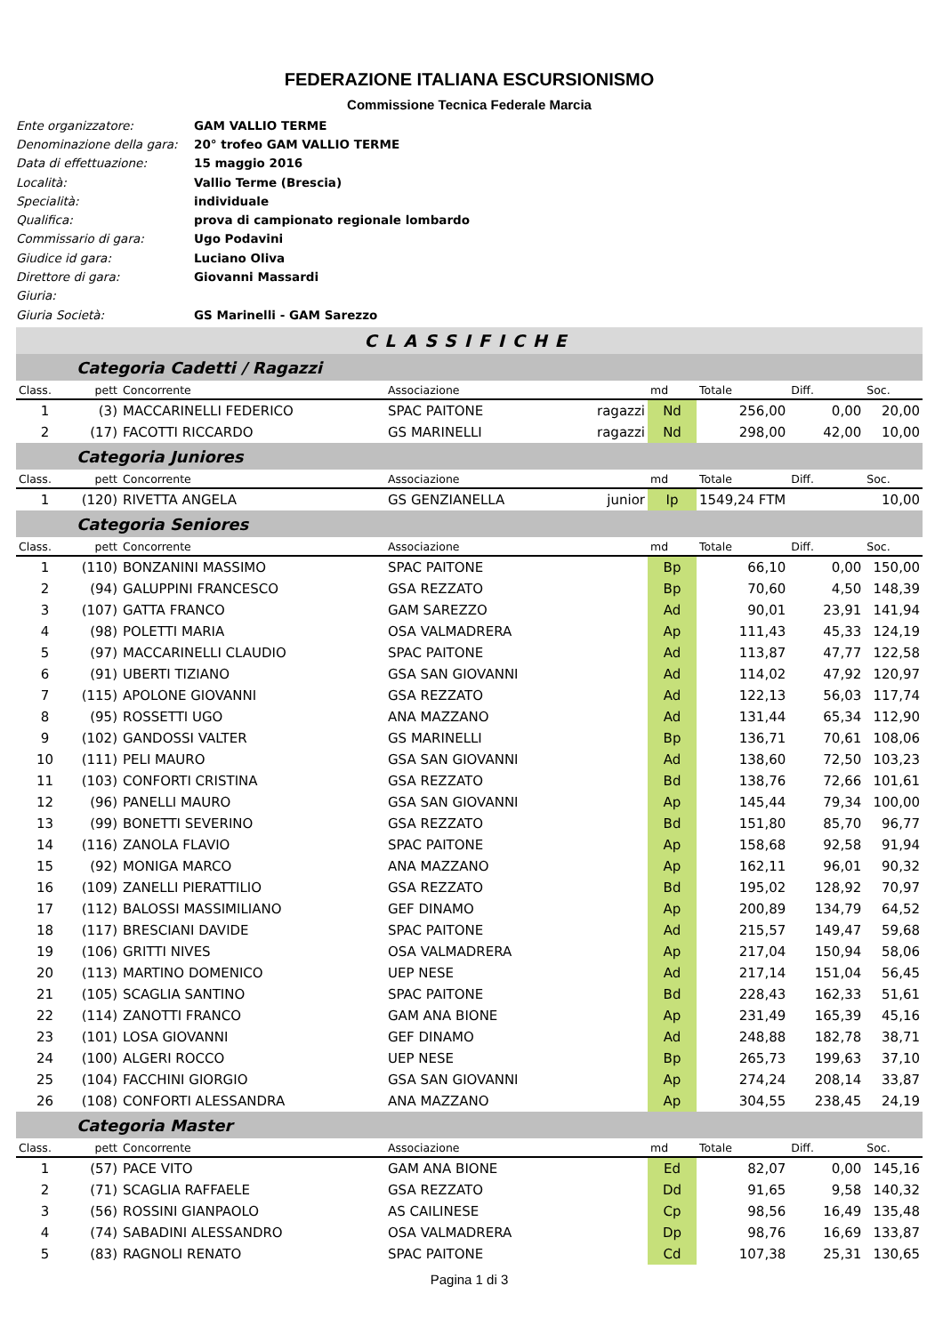FEDERAZIONE ITALIANA ESCURSIONISMO
Commissione Tecnica Federale Marcia
Ente organizzatore: GAM VALLIO TERME
Denominazione della gara: 20° trofeo GAM VALLIO TERME
Data di effettuazione: 15 maggio 2016
Località: Vallio Terme (Brescia)
Specialità: individuale
Qualifica: prova di campionato regionale lombardo
Commissario di gara: Ugo Podavini
Giudice id gara: Luciano Oliva
Direttore di gara: Giovanni Massardi
Giuria:
Giuria Società: GS Marinelli - GAM Sarezzo
CLASSIFICHE
| | Categoria Cadetti / Ragazzi | | | | | | | |
| Class. | pett | Concorrente | Associazione | | md | Totale | Diff. | Soc. |
| 1 | (3) | MACCARINELLI FEDERICO | SPAC PAITONE | ragazzi | Nd | 256,00 | 0,00 | 20,00 |
| 2 | (17) | FACOTTI RICCARDO | GS MARINELLI | ragazzi | Nd | 298,00 | 42,00 | 10,00 |
| | Categoria Juniores | | | | | | | |
| Class. | pett | Concorrente | Associazione | | md | Totale | Diff. | Soc. |
| 1 | (120) | RIVETTA ANGELA | GS GENZIANELLA | junior | Ip | 1549,24 FTM | | 10,00 |
| | Categoria Seniores | | | | | | | |
| Class. | pett | Concorrente | Associazione | | md | Totale | Diff. | Soc. |
| 1 | (110) | BONZANINI MASSIMO | SPAC PAITONE | | Bp | 66,10 | 0,00 | 150,00 |
| 2 | (94) | GALUPPINI FRANCESCO | GSA REZZATO | | Bp | 70,60 | 4,50 | 148,39 |
| 3 | (107) | GATTA FRANCO | GAM SAREZZO | | Ad | 90,01 | 23,91 | 141,94 |
| 4 | (98) | POLETTI MARIA | OSA VALMADRERA | | Ap | 111,43 | 45,33 | 124,19 |
| 5 | (97) | MACCARINELLI CLAUDIO | SPAC PAITONE | | Ad | 113,87 | 47,77 | 122,58 |
| 6 | (91) | UBERTI TIZIANO | GSA SAN GIOVANNI | | Ad | 114,02 | 47,92 | 120,97 |
| 7 | (115) | APOLONE GIOVANNI | GSA REZZATO | | Ad | 122,13 | 56,03 | 117,74 |
| 8 | (95) | ROSSETTI UGO | ANA MAZZANO | | Ad | 131,44 | 65,34 | 112,90 |
| 9 | (102) | GANDOSSI VALTER | GS MARINELLI | | Bp | 136,71 | 70,61 | 108,06 |
| 10 | (111) | PELI MAURO | GSA SAN GIOVANNI | | Ad | 138,60 | 72,50 | 103,23 |
| 11 | (103) | CONFORTI CRISTINA | GSA REZZATO | | Bd | 138,76 | 72,66 | 101,61 |
| 12 | (96) | PANELLI MAURO | GSA SAN GIOVANNI | | Ap | 145,44 | 79,34 | 100,00 |
| 13 | (99) | BONETTI SEVERINO | GSA REZZATO | | Bd | 151,80 | 85,70 | 96,77 |
| 14 | (116) | ZANOLA FLAVIO | SPAC PAITONE | | Ap | 158,68 | 92,58 | 91,94 |
| 15 | (92) | MONIGA MARCO | ANA MAZZANO | | Ap | 162,11 | 96,01 | 90,32 |
| 16 | (109) | ZANELLI PIERATTILIO | GSA REZZATO | | Bd | 195,02 | 128,92 | 70,97 |
| 17 | (112) | BALOSSI MASSIMILIANO | GEF DINAMO | | Ap | 200,89 | 134,79 | 64,52 |
| 18 | (117) | BRESCIANI DAVIDE | SPAC PAITONE | | Ad | 215,57 | 149,47 | 59,68 |
| 19 | (106) | GRITTI NIVES | OSA VALMADRERA | | Ap | 217,04 | 150,94 | 58,06 |
| 20 | (113) | MARTINO DOMENICO | UEP NESE | | Ad | 217,14 | 151,04 | 56,45 |
| 21 | (105) | SCAGLIA SANTINO | SPAC PAITONE | | Bd | 228,43 | 162,33 | 51,61 |
| 22 | (114) | ZANOTTI FRANCO | GAM ANA BIONE | | Ap | 231,49 | 165,39 | 45,16 |
| 23 | (101) | LOSA GIOVANNI | GEF DINAMO | | Ad | 248,88 | 182,78 | 38,71 |
| 24 | (100) | ALGERI ROCCO | UEP NESE | | Bp | 265,73 | 199,63 | 37,10 |
| 25 | (104) | FACCHINI GIORGIO | GSA SAN GIOVANNI | | Ap | 274,24 | 208,14 | 33,87 |
| 26 | (108) | CONFORTI ALESSANDRA | ANA MAZZANO | | Ap | 304,55 | 238,45 | 24,19 |
| | Categoria Master | | | | | | | |
| Class. | pett | Concorrente | Associazione | | md | Totale | Diff. | Soc. |
| 1 | (57) | PACE VITO | GAM ANA BIONE | | Ed | 82,07 | 0,00 | 145,16 |
| 2 | (71) | SCAGLIA RAFFAELE | GSA REZZATO | | Dd | 91,65 | 9,58 | 140,32 |
| 3 | (56) | ROSSINI GIANPAOLO | AS CAILINESE | | Cp | 98,56 | 16,49 | 135,48 |
| 4 | (74) | SABADINI ALESSANDRO | OSA VALMADRERA | | Dp | 98,76 | 16,69 | 133,87 |
| 5 | (83) | RAGNOLI RENATO | SPAC PAITONE | | Cd | 107,38 | 25,31 | 130,65 |
Pagina 1 di 3